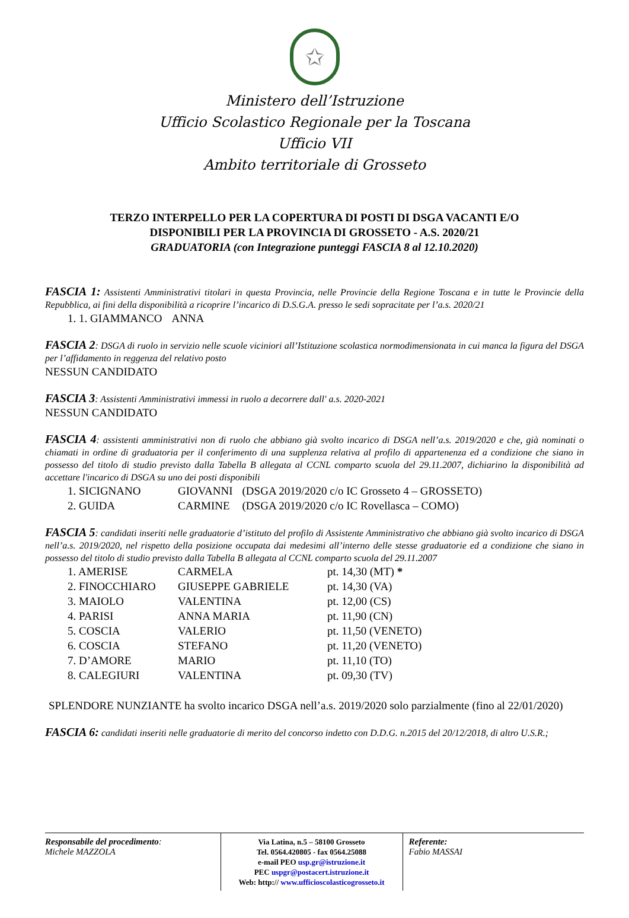✩
Ministero dell’Istruzione
Ufficio Scolastico Regionale per la Toscana
Ufficio VII
Ambito territoriale di Grosseto
TERZO INTERPELLO PER LA COPERTURA DI POSTI DI DSGA VACANTI E/O
DISPONIBILI PER LA PROVINCIA DI GROSSETO - A.S. 2020/21
GRADUATORIA (con Integrazione punteggi FASCIA 8 al 12.10.2020)
FASCIA 1: Assistenti Amministrativi titolari in questa Provincia, nelle Provincie della Regione Toscana e in tutte le Provincie della Repubblica, ai fini della disponibilità a ricoprire l’incarico di D.S.G.A. presso le sedi sopracitate per l’a.s. 2020/21
| 1. 1. GIAMMANCO | ANNA |
FASCIA 2: DSGA di ruolo in servizio nelle scuole viciniori all’Istituzione scolastica normodimensionata in cui manca la figura del DSGA per l’affidamento in reggenza del relativo posto
NESSUN CANDIDATO
FASCIA 3: Assistenti Amministrativi immessi in ruolo a decorrere dall' a.s. 2020-2021
NESSUN CANDIDATO
FASCIA 4: assistenti amministrativi non di ruolo che abbiano già svolto incarico di DSGA nell’a.s. 2019/2020 e che, già nominati o chiamati in ordine di graduatoria per il conferimento di una supplenza relativa al profilo di appartenenza ed a condizione che siano in possesso del titolo di studio previsto dalla Tabella B allegata al CCNL comparto scuola del 29.11.2007, dichiarino la disponibilità ad accettare l'incarico di DSGA su uno dei posti disponibili
| 1. SICIGNANO | GIOVANNI | (DSGA 2019/2020 c/o IC Grosseto 4 – GROSSETO) |
| 2. GUIDA | CARMINE | (DSGA 2019/2020 c/o IC Rovellasca – COMO) |
FASCIA 5: candidati inseriti nelle graduatorie d’istituto del profilo di Assistente Amministrativo che abbiano già svolto incarico di DSGA nell’a.s. 2019/2020, nel rispetto della posizione occupata dai medesimi all’interno delle stesse graduatorie ed a condizione che siano in possesso del titolo di studio previsto dalla Tabella B allegata al CCNL comparto scuola del 29.11.2007
| 1. AMERISE | CARMELA | pt. 14,30 (MT) * |
| 2. FINOCCHIARO | GIUSEPPE GABRIELE | pt. 14,30 (VA) |
| 3. MAIOLO | VALENTINA | pt. 12,00 (CS) |
| 4. PARISI | ANNA MARIA | pt. 11,90 (CN) |
| 5. COSCIA | VALERIO | pt. 11,50 (VENETO) |
| 6. COSCIA | STEFANO | pt. 11,20 (VENETO) |
| 7. D’AMORE | MARIO | pt. 11,10 (TO) |
| 8. CALEGIURI | VALENTINA | pt. 09,30 (TV) |
SPLENDORE NUNZIANTE ha svolto incarico DSGA nell’a.s. 2019/2020 solo parzialmente (fino al 22/01/2020)
FASCIA 6: candidati inseriti nelle graduatorie di merito del concorso indetto con D.D.G. n.2015 del 20/12/2018, di altro U.S.R.;
Responsabile del procedimento:
Michele MAZZOLA
Via Latina, n.5 – 58100 Grosseto
Tel. 0564.420805 - fax 0564.25088
e-mail PEO usp.gr@istruzione.it
PEC uspgr@postacert.istruzione.it
Web: http:// www.ufficioscolasticogrosseto.it
Referente:
Fabio MASSAI